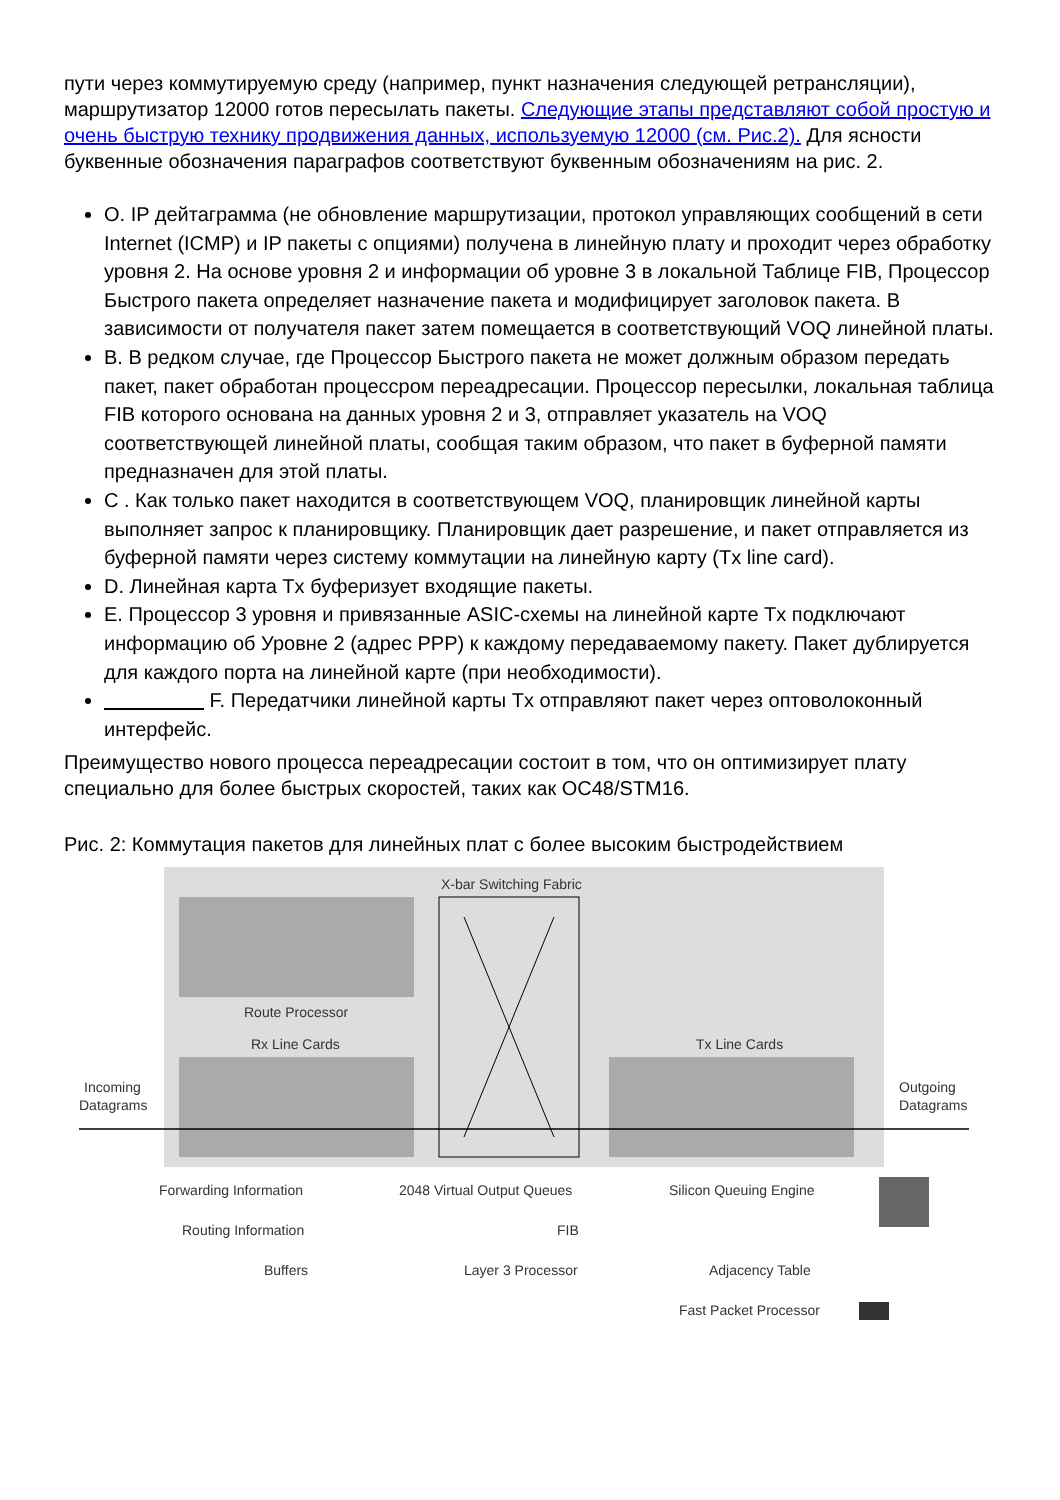пути через коммутируемую среду (например, пункт назначения следующей ретрансляции), маршрутизатор 12000 готов пересылать пакеты. Следующие этапы представляют собой простую и очень быструю технику продвижения данных, используемую 12000 (см. Рис.2). Для ясности буквенные обозначения параграфов соответствуют буквенным обозначениям на рис. 2.
O. IP дейтаграмма (не обновление маршрутизации, протокол управляющих сообщений в сети Internet (ICMP) и IP пакеты с опциями) получена в линейную плату и проходит через обработку уровня 2. На основе уровня 2 и информации об уровне 3 в локальной Таблице FIB, Процессор Быстрого пакета определяет назначение пакета и модифицирует заголовок пакета. В зависимости от получателя пакет затем помещается в соответствующий VOQ линейной платы.
B. В редком случае, где Процессор Быстрого пакета не может должным образом передать пакет, пакет обработан процессром переадресации. Процессор пересылки, локальная таблица FIB которого основана на данных уровня 2 и 3, отправляет указатель на VOQ соответствующей линейной платы, сообщая таким образом, что пакет в буферной памяти предназначен для этой платы.
C . Как только пакет находится в соответствующем VOQ, планировщик линейной карты выполняет запрос к планировщику. Планировщик дает разрешение, и пакет отправляется из буферной памяти через систему коммутации на линейную карту (Tx line card).
D. Линейная карта Tx буферизует входящие пакеты.
E. Процессор 3 уровня и привязанные ASIC-схемы на линейной карте Tx подключают информацию об Уровне 2 (адрес PPP) к каждому передаваемому пакету. Пакет дублируется для каждого порта на линейной карте (при необходимости).
F. Передатчики линейной карты Tx отправляют пакет через оптоволоконный интерфейс.
Преимущество нового процесса переадресации состоит в том, что он оптимизирует плату специально для более быстрых скоростей, таких как OC48/STM16.
Рис. 2: Коммутация пакетов для линейных плат с более высоким быстродействием
X-bar Switching Fabric
Route Processor
Rx Line Cards
Tx Line Cards
Incoming
Datagrams
Outgoing
Datagrams
Forwarding Information
2048 Virtual Output Queues
Silicon Queuing Engine
Routing Information
FIB
Buffers
Layer 3 Processor
Adjacency Table
Fast Packet Processor